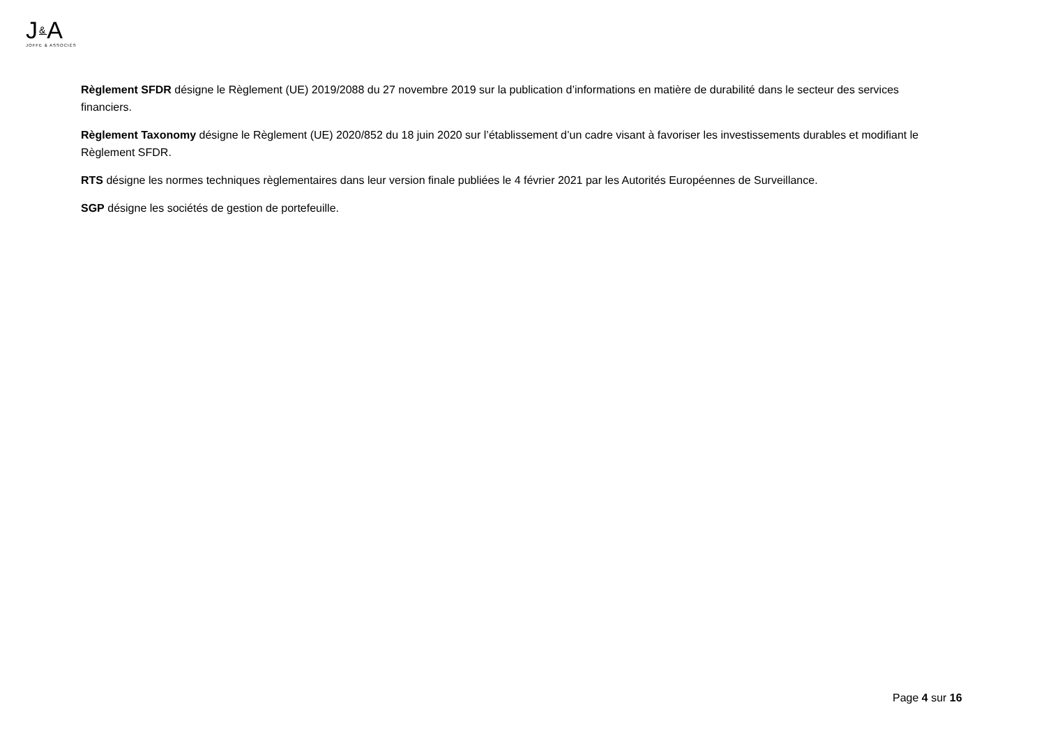J&A
JOFFE & ASSOCIÉS
Règlement SFDR désigne le Règlement (UE) 2019/2088 du 27 novembre 2019 sur la publication d’informations en matière de durabilité dans le secteur des services financiers.
Règlement Taxonomy désigne le Règlement (UE) 2020/852 du 18 juin 2020 sur l’établissement d’un cadre visant à favoriser les investissements durables et modifiant le Règlement SFDR.
RTS désigne les normes techniques règlementaires dans leur version finale publiées le 4 février 2021 par les Autorités Européennes de Surveillance.
SGP désigne les sociétés de gestion de portefeuille.
Page 4 sur 16